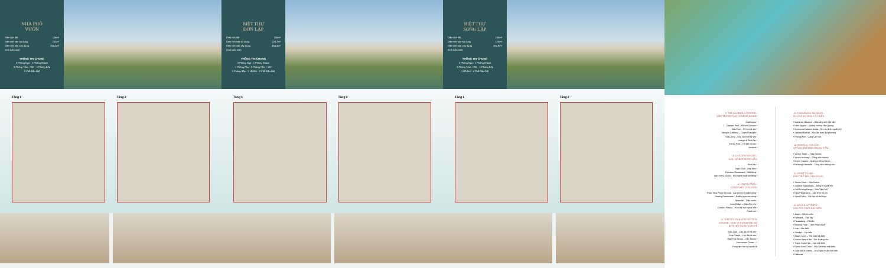NHÀ PHỐ
VƯỜN
Diện tích đất 126m²
Diện tích sàn sử dụng 151m²
Diện tích sàn xây dựng 256,2m²
(tính luôn mái)
THÔNG TIN CHUNG
3 Phòng Ngủ - 1 Phòng Khách
3 Phòng Tắm + WC - 1 Phòng Bếp
1 Chỗ Đậu Ôtô
Tầng 1 Tầng 2
BIỆT THỰ
ĐƠN LẬP
Diện tích đất 250m²
Diện tích sàn sử dụng 224,7m²
Diện tích sàn xây dựng 454,3m²
(tính luôn mái)
THÔNG TIN CHUNG
3 Phòng Ngủ - 1 Phòng Khách
1 Phòng Phụ - 3 Phòng Tắm + WC
1 Phòng Bếp - 1 Hồ Bơi - 2 Chỗ Đậu Ôtô
Tầng 1 Tầng 2
BIỆT THỰ
SONG LẬP
Diện tích đất 150m²
Diện tích sàn sử dụng 170m²
Diện tích sàn xây dựng 302,9m²
(tính luôn mái)
THÔNG TIN CHUNG
3 Phòng Ngủ - 1 Phòng Khách
3 Phòng Tắm + WC - 1 Phòng Bếp
1 Hồ Bơi - 1 Chỗ Đậu Ôtô
Tầng 1 Tầng 2
9. THE GLORIOUS CENTER -
KHU TRUNG TÂM VENEZIA BEACH
Clubhouse •
Olympic Pool – Hồ bơi Olympic •
Kids Pool – Hồ bơi trẻ em •
Naviglio Cafeteria – Cà phê Naviglio •
Kids Zone – Khu vui chơi trẻ em •
Lounge & Pool Bar •
Infinity Pool – Hồ bơi vô cực •
Artwork •
10. LAGOON RESORT -
KHU HỒ BƠI NƯỚC MẶN
Pool Bar •
Night Club - Hộp đêm •
Delicious Restaurant - Nhà hàng •
Light Art & Sound – Khu nghệ thuật sỏi động •
11. RIVER PARK -
CÔNG VIÊN VEN SÔNG
River View Picnic Ground - Sân picnic & ngắm sông •
Flowery Promenade – Đường dạo ven sông •
Waterfall - Thác nước •
Love Bridge – Cầu tình yêu •
Outdoor Fitness – Khu thể dục ngoài trời •
Public Art •
12. KID'S CLUB & CONVENTION
CENTER - KHU VUI CHƠI TRẺ EM
& TT HỘI NGHỊ QUỐC TẾ
Kid's Club - Câu lạc bộ trẻ em •
Kids Castle – Lâu đài trẻ em •
High Five Tennis – Sân Tennis •
Convention Center – •
Trung tâm hội nghị quốc tế
13. FISHERMAN MUSEUM -
BẢO TÀNG SINH VẬT BIỂN
• Manarola Museum – Bảo tàng sinh vật biển
• Halo Square – Quảng trường Hào Quang
• Memories Outdoor Areas – Khu sự kiện ngoài trời
• Seafood Market – Khu ẩm thực địa phương
• Fishing Port - Cảng Lạc Việt
14. CENTRAL SQUARE -
QUẢNG TRƯỜNG TRUNG TÂM
• Venice Tower – Tháp Venice
• Venice Archway – Cổng vòm Venice
• Marco Square – Quảng trường Marco
• Relaxing Sidewalk – Công viên đường dạo
15. SPORT CLUBS -
KHU THỂ THAO ĐA NĂNG
• Tennis Court – Sân Tennis
• Outdoor Basketballs – Bóng rổ ngoài trời
• Golf Driving Range – Sân Tập Golf
• Kids Playground – Sân chơi trẻ em
• Sport Clubs – Câu lạc bộ thể thao
16. BEACH ACTIVITY -
KHU VUI CHƠI BÃI BIỂN
• Jetski – Mô tô nước
• Flyboard – Ván bay
• Parasailing – Dù kéo
• Banana Float – Lướt Phao chuối
• Sup – Ván lướt
• Snorkel – Lặn biển
• Beach Sport – Thể thao bãi biển
• Sunset Beach Bar – Bar Hoàng hôn
• Tropic Seas Spa – Spa mặt biển
• Flavor Food Court – Khu Ẩm thực mặt biển
• Gala Music Shows – Khu nghệ thuật mặt biển
• Cabanas